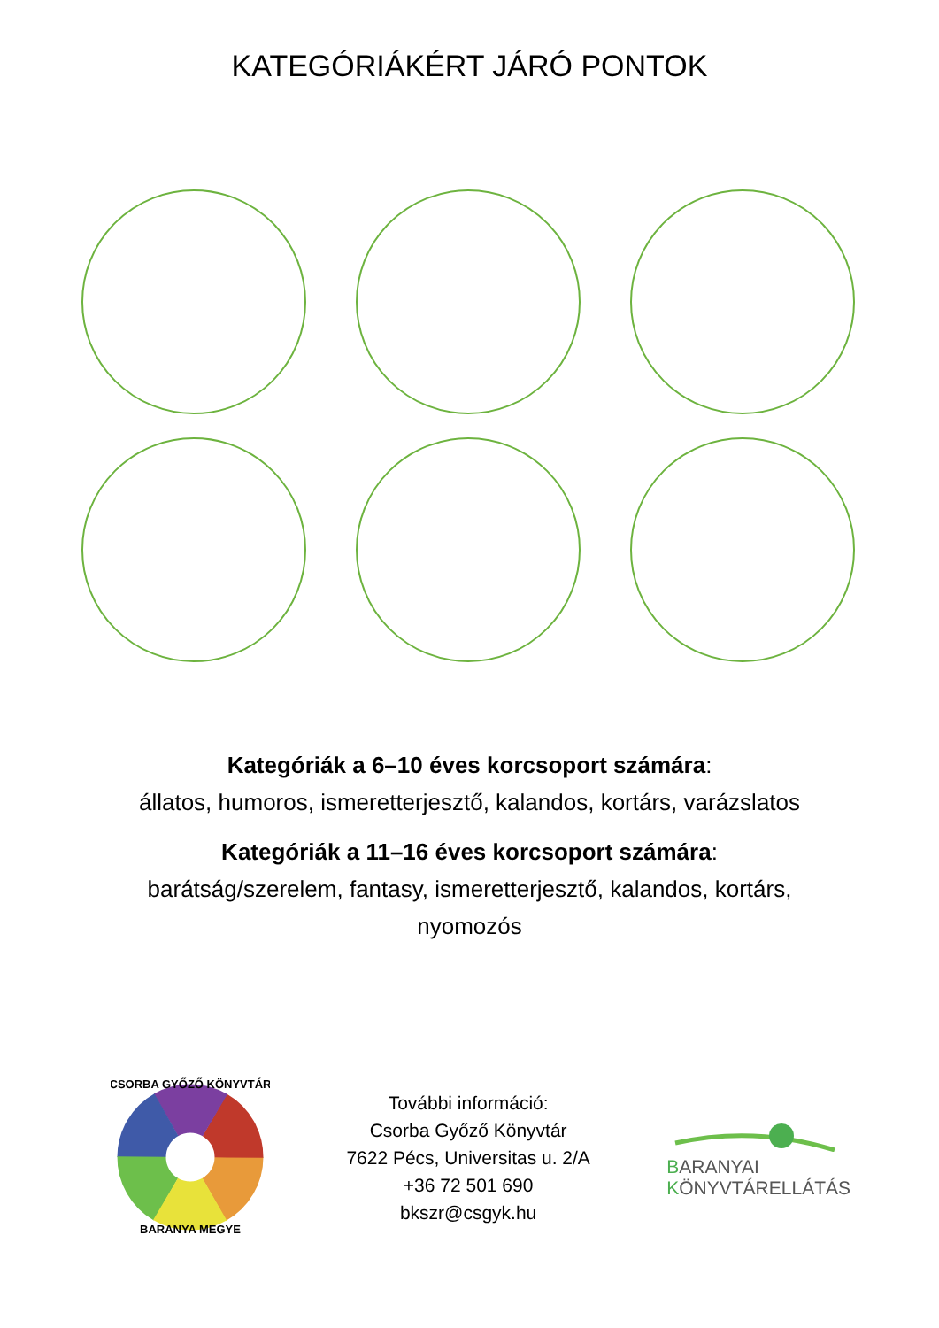KATEGÓRIÁKÉRT JÁRÓ PONTOK
Kategóriák a 6–10 éves korcsoport számára:
állatos, humoros, ismeretterjesztő, kalandos, kortárs, varázslatos
Kategóriák a 11–16 éves korcsoport számára:
barátság/szerelem, fantasy, ismeretterjesztő, kalandos, kortárs,
nyomozós
CSORBA GYŐZŐ KÖNYVTÁR
BARANYA MEGYE
További információ:
Csorba Győző Könyvtár
7622 Pécs, Universitas u. 2/A
+36 72 501 690
bkszr@csgyk.hu
BARANYAI
KÖNYVTÁRELLÁTÁS